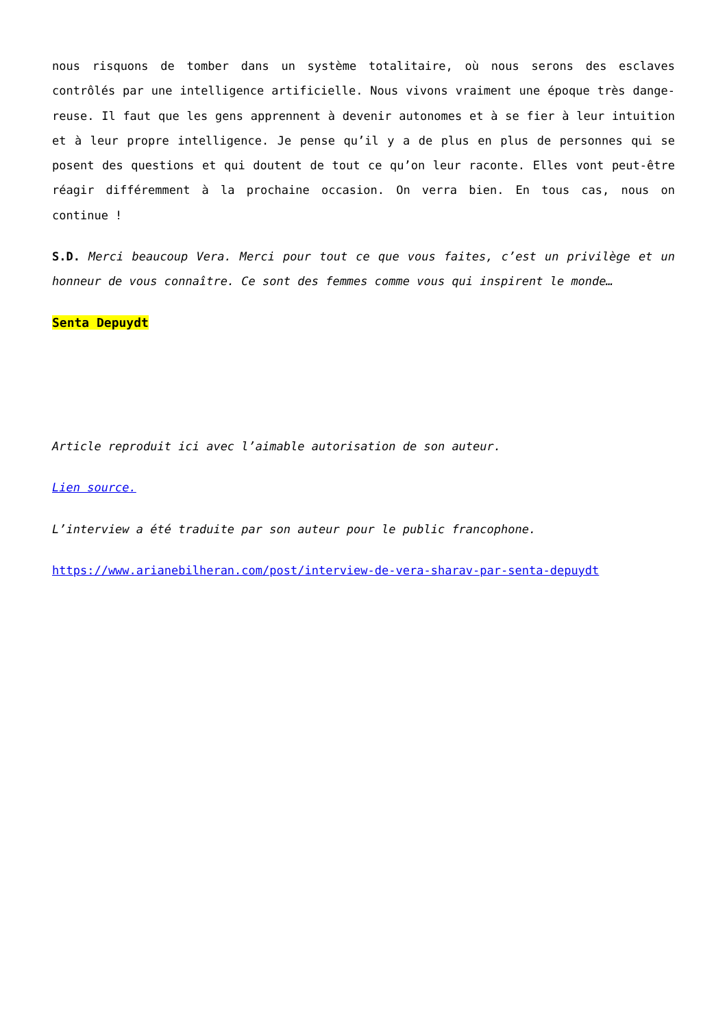nous risquons de tomber dans un système totalitaire, où nous serons des esclaves contrôlés par une intelligence artificielle. Nous vivons vraiment une époque très dange-reuse. Il faut que les gens apprennent à devenir autonomes et à se fier à leur intuition et à leur propre intelligence. Je pense qu’il y a de plus en plus de personnes qui se posent des questions et qui doutent de tout ce qu’on leur raconte. Elles vont peut-être réagir différemment à la prochaine occasion. On verra bien. En tous cas, nous on continue !
S.D. Merci beaucoup Vera. Merci pour tout ce que vous faites, c’est un privilège et un honneur de vous connaître. Ce sont des femmes comme vous qui inspirent le monde…
Senta Depuydt
Article reproduit ici avec l’aimable autorisation de son auteur.
Lien source.
L’interview a été traduite par son auteur pour le public francophone.
https://www.arianebilheran.com/post/interview-de-vera-sharav-par-senta-depuydt